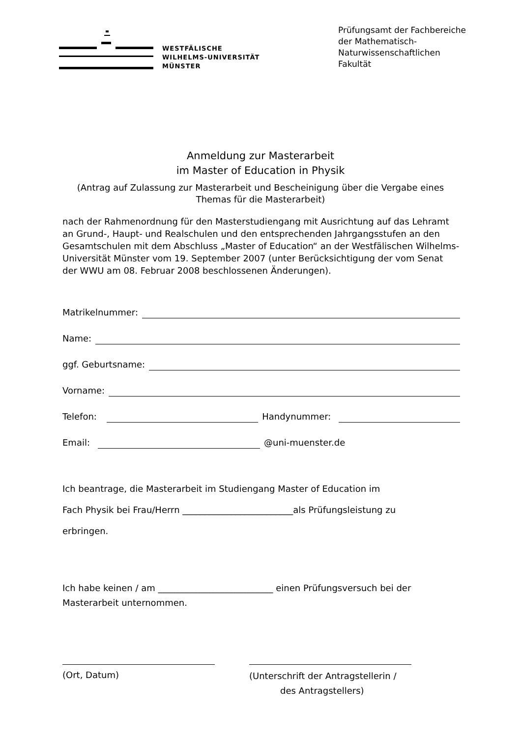WESTFÄLISCHE
WILHELMS-UNIVERSITÄT
MÜNSTER
Prüfungsamt der Fachbereiche
der Mathematisch-
Naturwissenschaftlichen
Fakultät
Anmeldung zur Masterarbeit
im Master of Education in Physik
(Antrag auf Zulassung zur Masterarbeit und Bescheinigung über die Vergabe eines Themas für die Masterarbeit)
nach der Rahmenordnung für den Masterstudiengang mit Ausrichtung auf das Lehramt an Grund-, Haupt- und Realschulen und den entsprechenden Jahrgangsstufen an den Gesamtschulen mit dem Abschluss „Master of Education“ an der Westfälischen Wilhelms-Universität Münster vom 19. September 2007 (unter Berücksichtigung der vom Senat der WWU am 08. Februar 2008 beschlossenen Änderungen).
Matrikelnummer:
Name:
ggf. Geburtsname:
Vorname:
Telefon: Handynummer:
Email: @uni-muenster.de
Ich beantrage, die Masterarbeit im Studiengang Master of Education im
Fach Physik bei Frau/Herrn _________________________als Prüfungsleistung zu
erbringen.
Ich habe keinen / am __________________________ einen Prüfungsversuch bei der Masterarbeit unternommen.
(Ort, Datum)
(Unterschrift der Antragstellerin /
des Antragstellers)